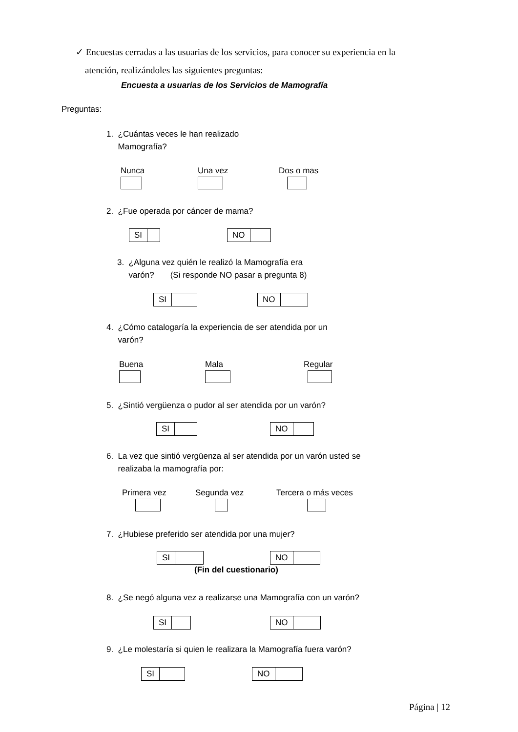✓ Encuestas cerradas a las usuarias de los servicios, para conocer su experiencia en la
atención, realizándoles las siguientes preguntas:
Encuesta a usuarias de los Servicios de Mamografía
Preguntas:
1. ¿Cuántas veces le han realizado
Mamografía?
Nunca Una vez Dos o mas
2. ¿Fue operada por cáncer de mama?
SI NO
3. ¿Alguna vez quién le realizó la Mamografía era
varón? (Si responde NO pasar a pregunta 8)
SI NO
4. ¿Cómo catalogaría la experiencia de ser atendida por un
varón?
Buena Mala Regular
5. ¿Sintió vergüenza o pudor al ser atendida por un varón?
SI NO
6. La vez que sintió vergüenza al ser atendida por un varón usted se
realizaba la mamografía por:
Primera vez Segunda vez Tercera o más veces
7. ¿Hubiese preferido ser atendida por una mujer?
SI NO
(Fin del cuestionario)
8. ¿Se negó alguna vez a realizarse una Mamografía con un varón?
SI NO
9. ¿Le molestaría si quien le realizara la Mamografía fuera varón?
SI NO
Página | 12